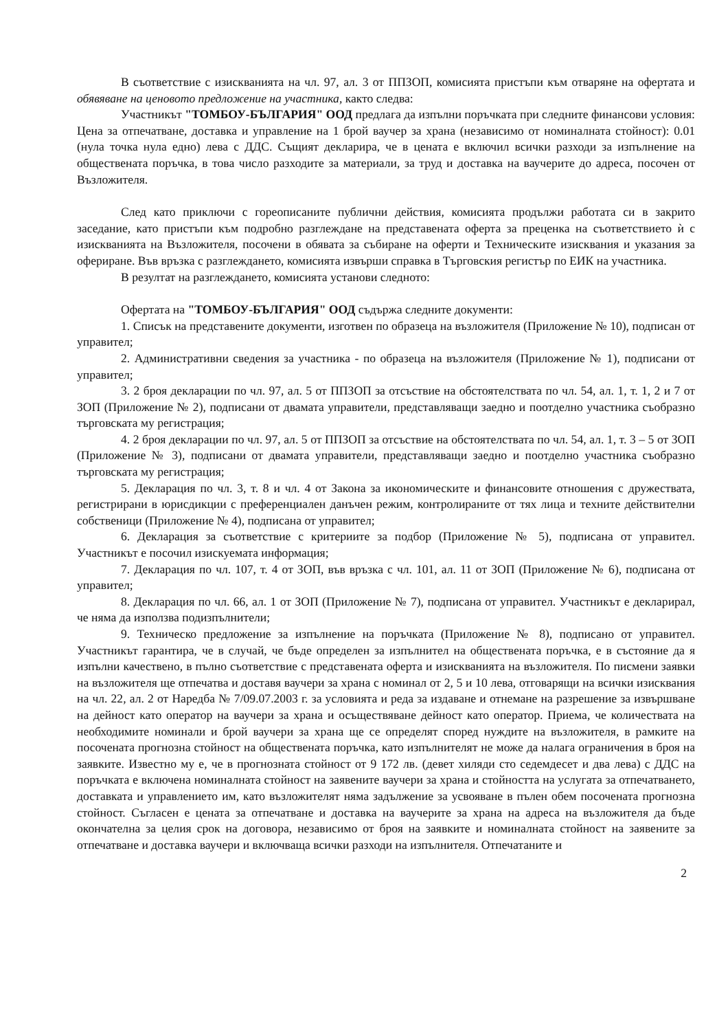В съответствие с изискванията на чл. 97, ал. 3 от ППЗОП, комисията пристъпи към отваряне на офертата и обявяване на ценовото предложение на участника, както следва:
Участникът "ТОМБОУ-БЪЛГАРИЯ" ООД предлага да изпълни поръчката при следните финансови условия: Цена за отпечатване, доставка и управление на 1 брой ваучер за храна (независимо от номиналната стойност): 0.01 (нула точка нула едно) лева с ДДС. Същият декларира, че в цената е включил всички разходи за изпълнение на обществената поръчка, в това число разходите за материали, за труд и доставка на ваучерите до адреса, посочен от Възложителя.
След като приключи с гореописаните публични действия, комисията продължи работата си в закрито заседание, като пристъпи към подробно разглеждане на представената оферта за преценка на съответствието ѝ с изискванията на Възложителя, посочени в обявата за събиране на оферти и Техническите изисквания и указания за офериране. Във връзка с разглеждането, комисията извърши справка в Търговския регистър по ЕИК на участника.
В резултат на разглеждането, комисията установи следното:
Офертата на "ТОМБОУ-БЪЛГАРИЯ" ООД съдържа следните документи:
1. Списък на представените документи, изготвен по образеца на възложителя (Приложение № 10), подписан от управител;
2. Административни сведения за участника - по образеца на възложителя (Приложение № 1), подписани от управител;
3. 2 броя декларации по чл. 97, ал. 5 от ППЗОП за отсъствие на обстоятелствата по чл. 54, ал. 1, т. 1, 2 и 7 от ЗОП (Приложение № 2), подписани от двамата управители, представляващи заедно и поотделно участника съобразно търговската му регистрация;
4. 2 броя декларации по чл. 97, ал. 5 от ППЗОП за отсъствие на обстоятелствата по чл. 54, ал. 1, т. 3 – 5 от ЗОП (Приложение № 3), подписани от двамата управители, представляващи заедно и поотделно участника съобразно търговската му регистрация;
5. Декларация по чл. 3, т. 8 и чл. 4 от Закона за икономическите и финансовите отношения с дружествата, регистрирани в юрисдикции с преференциален данъчен режим, контролираните от тях лица и техните действителни собственици (Приложение № 4), подписана от управител;
6. Декларация за съответствие с критериите за подбор (Приложение № 5), подписана от управител. Участникът е посочил изискуемата информация;
7. Декларация по чл. 107, т. 4 от ЗОП, във връзка с чл. 101, ал. 11 от ЗОП (Приложение № 6), подписана от управител;
8. Декларация по чл. 66, ал. 1 от ЗОП (Приложение № 7), подписана от управител. Участникът е декларирал, че няма да използва подизпълнители;
9. Техническо предложение за изпълнение на поръчката (Приложение № 8), подписано от управител. Участникът гарантира, че в случай, че бъде определен за изпълнител на обществената поръчка, е в състояние да я изпълни качествено, в пълно съответствие с представената оферта и изискванията на възложителя. По писмени заявки на възложителя ще отпечатва и доставя ваучери за храна с номинал от 2, 5 и 10 лева, отговарящи на всички изисквания на чл. 22, ал. 2 от Наредба № 7/09.07.2003 г. за условията и реда за издаване и отнемане на разрешение за извършване на дейност като оператор на ваучери за храна и осъществяване дейност като оператор. Приема, че количествата на необходимите номинали и брой ваучери за храна ще се определят според нуждите на възложителя, в рамките на посочената прогнозна стойност на обществената поръчка, като изпълнителят не може да налага ограничения в броя на заявките. Известно му е, че в прогнозната стойност от 9 172 лв. (девет хиляди сто седемдесет и два лева) с ДДС на поръчката е включена номиналната стойност на заявените ваучери за храна и стойността на услугата за отпечатването, доставката и управлението им, като възложителят няма задължение за усвояване в пълен обем посочената прогнозна стойност. Съгласен е цената за отпечатване и доставка на ваучерите за храна на адреса на възложителя да бъде окончателна за целия срок на договора, независимо от броя на заявките и номиналната стойност на заявените за отпечатване и доставка ваучери и включваща всички разходи на изпълнителя. Отпечатаните и
2